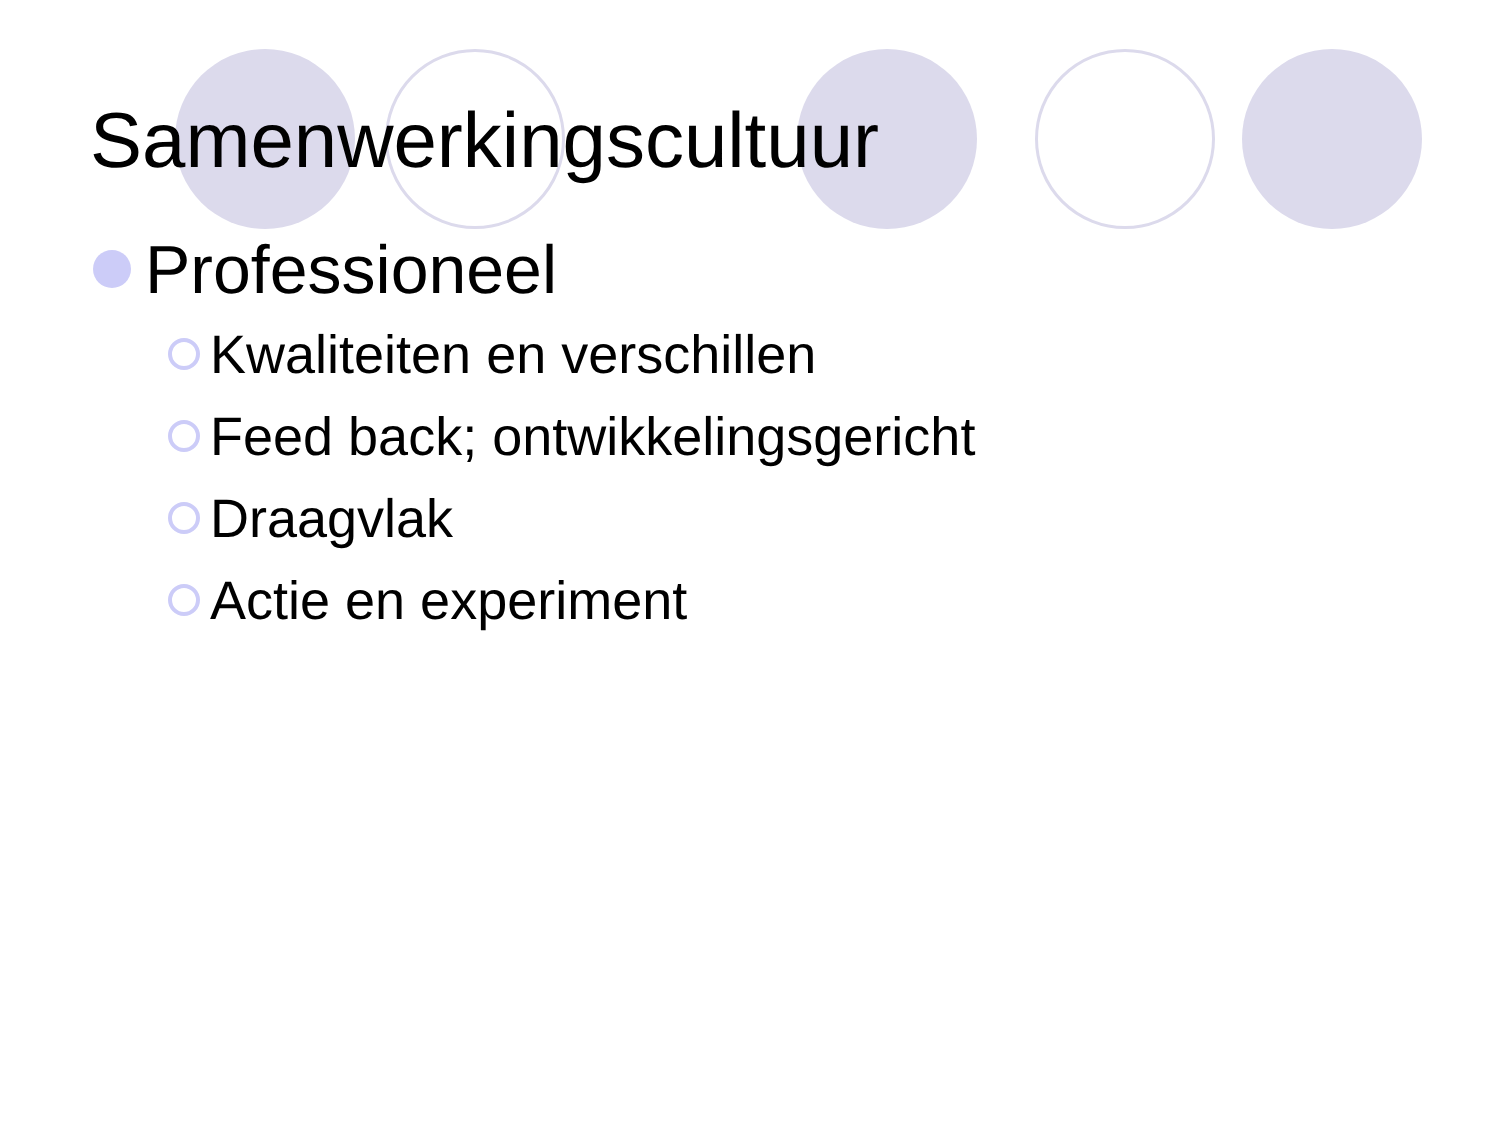Samenwerkingscultuur
Professioneel
Kwaliteiten en verschillen
Feed back; ontwikkelingsgericht
Draagvlak
Actie en experiment